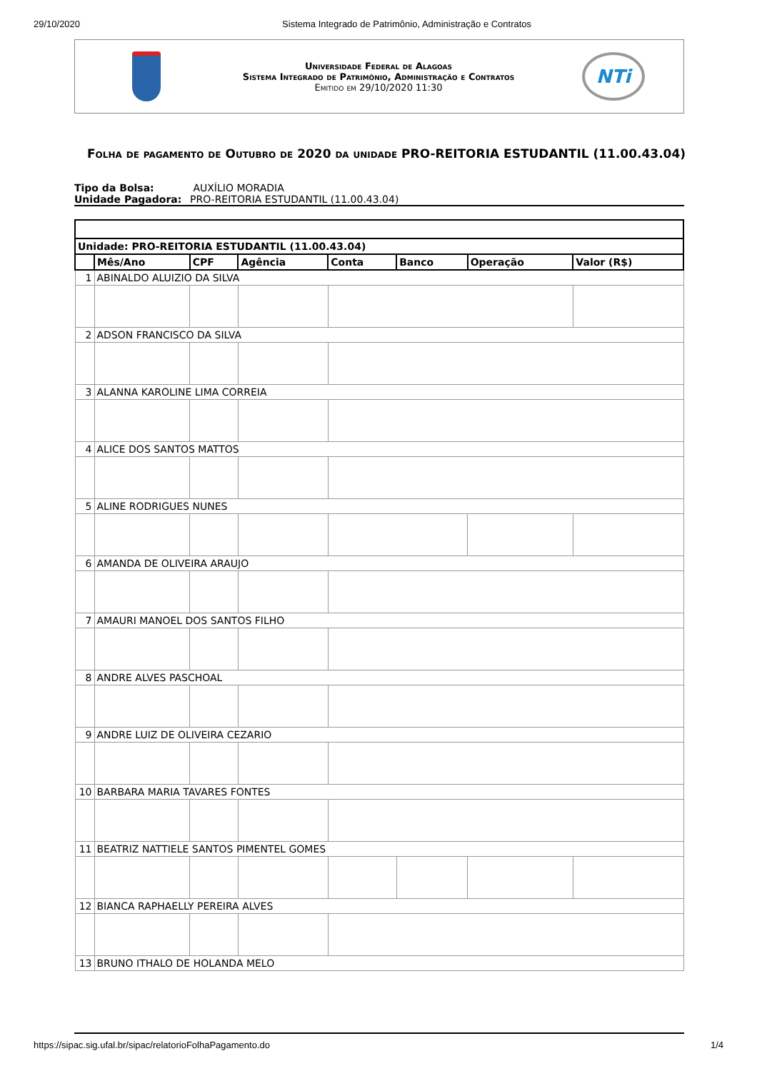29/10/2020 Sistema Integrado de Patrimônio, Administração e Contratos
Universidade Federal de Alagoas
Sistema Integrado de Patrimônio, Administração e Contratos
Emitido em 29/10/2020 11:30
NTi
Folha de pagamento de Outubro de 2020 da unidade PRO-REITORIA ESTUDANTIL (11.00.43.04)
Tipo da Bolsa: AUXÍLIO MORADIA
Unidade Pagadora: PRO-REITORIA ESTUDANTIL (11.00.43.04)
| Unidade: PRO-REITORIA ESTUDANTIL (11.00.43.04) | | | | | | | |
| --- | --- | --- | --- | --- | --- | --- | --- |
| | Mês/Ano | CPF | Agência | Conta | Banco | Operação | Valor (R$) |
| 1 | ABINALDO ALUIZIO DA SILVA | | | | | | |
| 2 | ADSON FRANCISCO DA SILVA | | | | | | |
| 3 | ALANNA KAROLINE LIMA CORREIA | | | | | | |
| 4 | ALICE DOS SANTOS MATTOS | | | | | | |
| 5 | ALINE RODRIGUES NUNES | | | | | | |
| 6 | AMANDA DE OLIVEIRA ARAUJO | | | | | | |
| 7 | AMAURI MANOEL DOS SANTOS FILHO | | | | | | |
| 8 | ANDRE ALVES PASCHOAL | | | | | | |
| 9 | ANDRE LUIZ DE OLIVEIRA CEZARIO | | | | | | |
| 10 | BARBARA MARIA TAVARES FONTES | | | | | | |
| 11 | BEATRIZ NATTIELE SANTOS PIMENTEL GOMES | | | | | | |
| 12 | BIANCA RAPHAELLY PEREIRA ALVES | | | | | | |
| 13 | BRUNO ITHALO DE HOLANDA MELO | | | | | | |
https://sipac.sig.ufal.br/sipac/relatorioFolhaPagamento.do 1/4